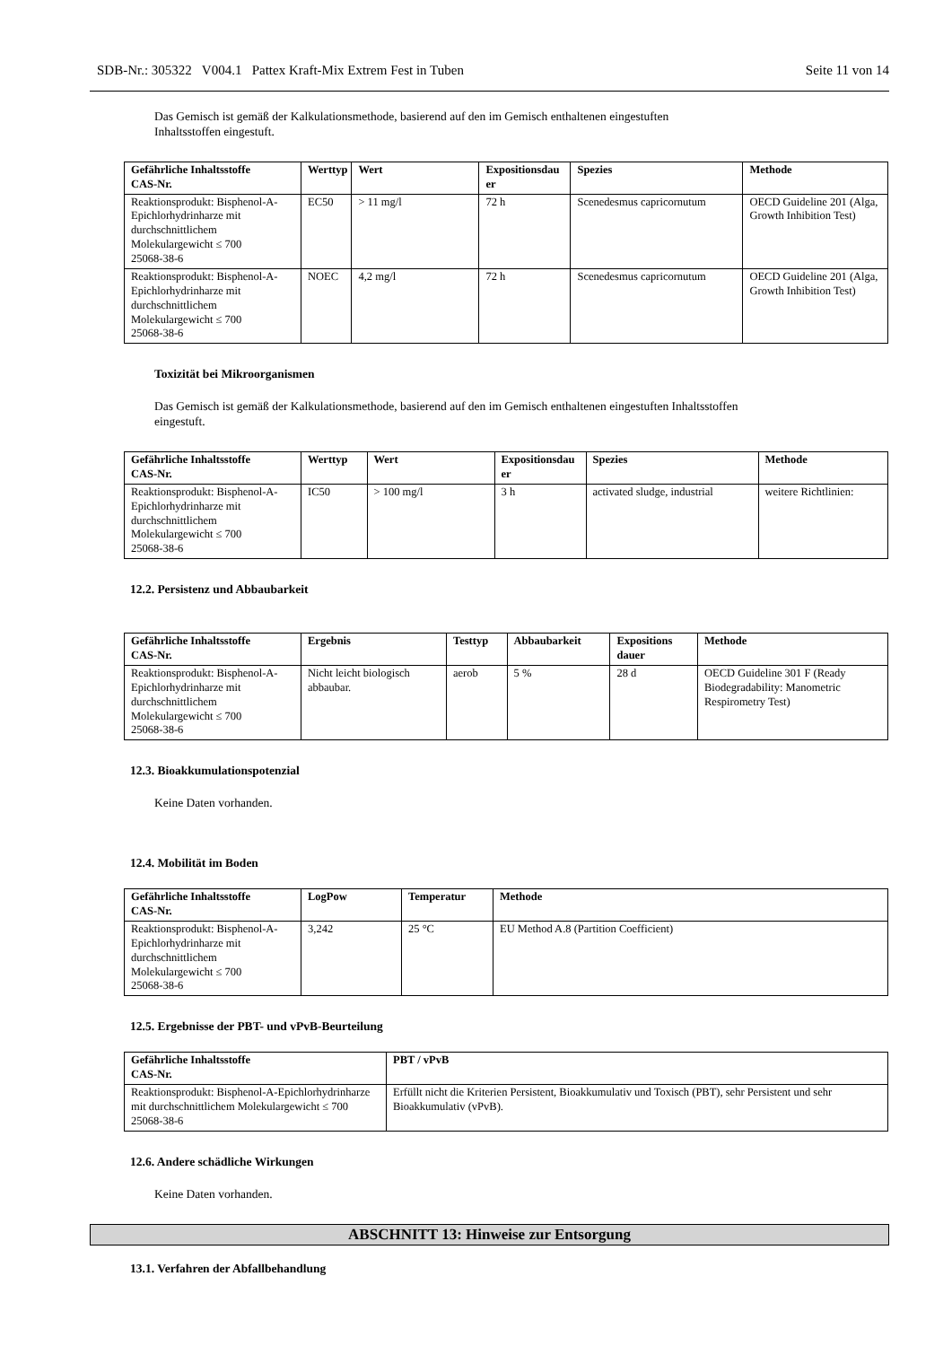SDB-Nr.: 305322 V004.1 Pattex Kraft-Mix Extrem Fest in Tuben Seite 11 von 14
Das Gemisch ist gemäß der Kalkulationsmethode, basierend auf den im Gemisch enthaltenen eingestuften
Inhaltsstoffen eingestuft.
| Gefährliche Inhaltsstoffe CAS-Nr. | Werttyp | Wert | Expositionsdau er | Spezies | Methode |
| --- | --- | --- | --- | --- | --- |
| Reaktionsprodukt: Bisphenol-A-Epichlorhydrinharze mit durchschnittlichem Molekulargewicht ≤ 700 25068-38-6 | EC50 | > 11 mg/l | 72 h | Scenedesmus capricornutum | OECD Guideline 201 (Alga, Growth Inhibition Test) |
| Reaktionsprodukt: Bisphenol-A-Epichlorhydrinharze mit durchschnittlichem Molekulargewicht ≤ 700 25068-38-6 | NOEC | 4,2 mg/l | 72 h | Scenedesmus capricornutum | OECD Guideline 201 (Alga, Growth Inhibition Test) |
Toxizität bei Mikroorganismen
Das Gemisch ist gemäß der Kalkulationsmethode, basierend auf den im Gemisch enthaltenen eingestuften Inhaltsstoffen
eingestuft.
| Gefährliche Inhaltsstoffe CAS-Nr. | Werttyp | Wert | Expositionsdau er | Spezies | Methode |
| --- | --- | --- | --- | --- | --- |
| Reaktionsprodukt: Bisphenol-A-Epichlorhydrinharze mit durchschnittlichem Molekulargewicht ≤ 700 25068-38-6 | IC50 | > 100 mg/l | 3 h | activated sludge, industrial | weitere Richtlinien: |
12.2. Persistenz und Abbaubarkeit
| Gefährliche Inhaltsstoffe CAS-Nr. | Ergebnis | Testtyp | Abbaubarkeit | Expositions dauer | Methode |
| --- | --- | --- | --- | --- | --- |
| Reaktionsprodukt: Bisphenol-A-Epichlorhydrinharze mit durchschnittlichem Molekulargewicht ≤ 700 25068-38-6 | Nicht leicht biologisch abbaubar. | aerob | 5 % | 28 d | OECD Guideline 301 F (Ready Biodegradability: Manometric Respirometry Test) |
12.3. Bioakkumulationspotenzial
Keine Daten vorhanden.
12.4. Mobilität im Boden
| Gefährliche Inhaltsstoffe CAS-Nr. | LogPow | Temperatur | Methode |
| --- | --- | --- | --- |
| Reaktionsprodukt: Bisphenol-A-Epichlorhydrinharze mit durchschnittlichem Molekulargewicht ≤ 700 25068-38-6 | 3,242 | 25 °C | EU Method A.8 (Partition Coefficient) |
12.5. Ergebnisse der PBT- und vPvB-Beurteilung
| Gefährliche Inhaltsstoffe CAS-Nr. | PBT / vPvB |
| --- | --- |
| Reaktionsprodukt: Bisphenol-A-Epichlorhydrinharze mit durchschnittlichem Molekulargewicht ≤ 700 25068-38-6 | Erfüllt nicht die Kriterien Persistent, Bioakkumulativ und Toxisch (PBT), sehr Persistent und sehr Bioakkumulativ (vPvB). |
12.6. Andere schädliche Wirkungen
Keine Daten vorhanden.
ABSCHNITT 13: Hinweise zur Entsorgung
13.1. Verfahren der Abfallbehandlung